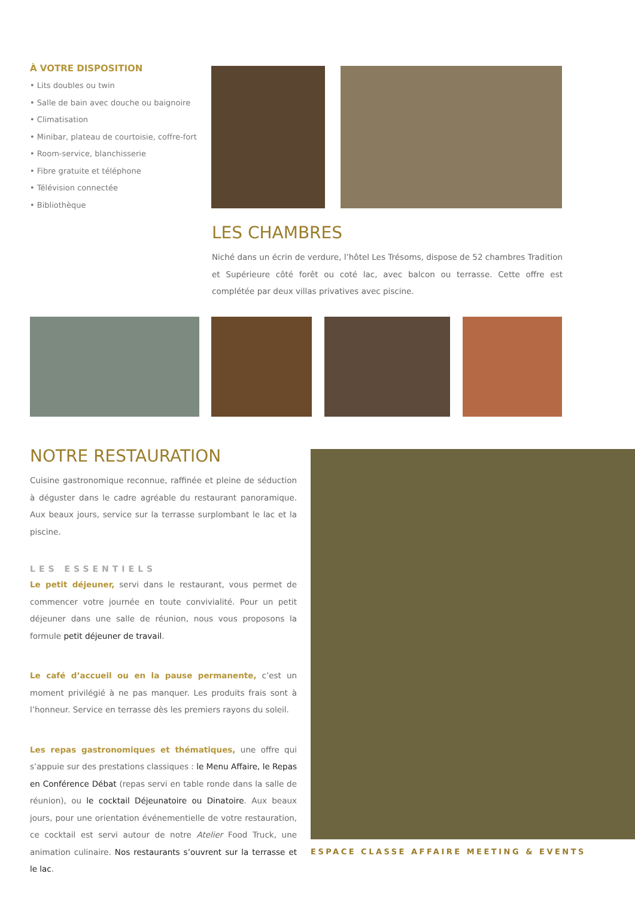À VOTRE DISPOSITION
• Lits doubles ou twin
• Salle de bain avec douche ou baignoire
• Climatisation
• Minibar, plateau de courtoisie, coffre-fort
• Room-service, blanchisserie
• Fibre gratuite et téléphone
• Télévision connectée
• Bibliothèque
LES CHAMBRES
Niché dans un écrin de verdure, l’hôtel Les Trésoms, dispose de 52 chambres Tradition et Supérieure côté forêt ou coté lac, avec balcon ou terrasse. Cette offre est complétée par deux villas privatives avec piscine.
NOTRE RESTAURATION
Cuisine gastronomique reconnue, raffinée et pleine de séduction à déguster dans le cadre agréable du restaurant panoramique. Aux beaux jours, service sur la terrasse surplombant le lac et la piscine.
LES ESSENTIELS
Le petit déjeuner, servi dans le restaurant, vous permet de commencer votre journée en toute convivialité. Pour un petit déjeuner dans une salle de réunion, nous vous proposons la formule petit déjeuner de travail.
Le café d’accueil ou en la pause permanente, c’est un moment privilégié à ne pas manquer. Les produits frais sont à l’honneur. Service en terrasse dès les premiers rayons du soleil.
Les repas gastronomiques et thématiques, une offre qui s’appuie sur des prestations classiques : le Menu Affaire, le Repas en Conférence Débat (repas servi en table ronde dans la salle de réunion), ou le cocktail Déjeunatoire ou Dinatoire. Aux beaux jours, pour une orientation événementielle de votre restauration, ce cocktail est servi autour de notre Atelier Food Truck, une animation culinaire. Nos restaurants s’ouvrent sur la terrasse et le lac.
ESPACE CLASSE AFFAIRE MEETING & EVENTS